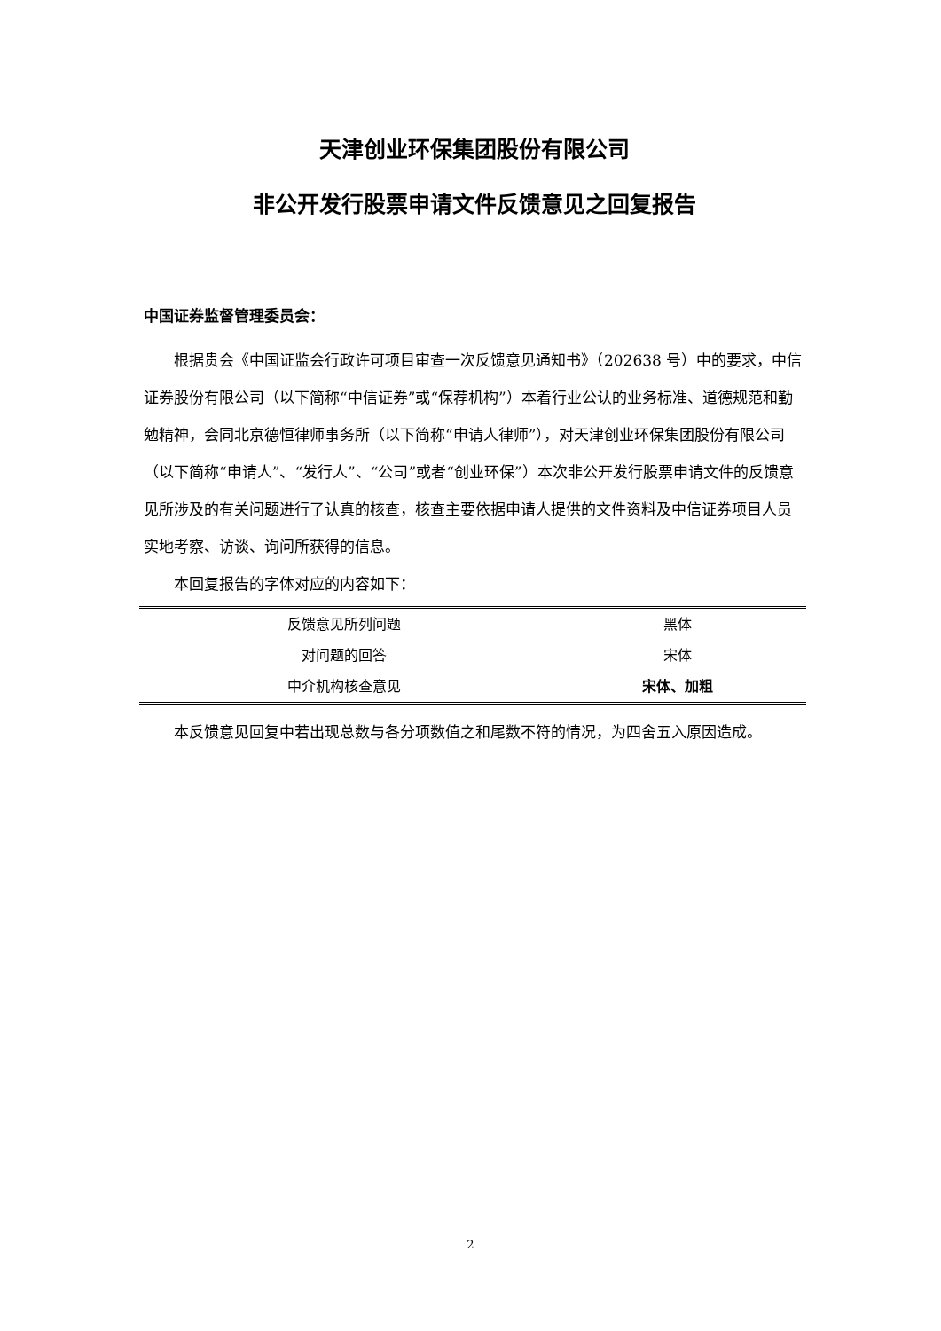天津创业环保集团股份有限公司
非公开发行股票申请文件反馈意见之回复报告
中国证券监督管理委员会：
根据贵会《中国证监会行政许可项目审查一次反馈意见通知书》（202638 号）中的要求，中信证券股份有限公司（以下简称“中信证券”或“保荐机构”）本着行业公认的业务标准、道德规范和勤勉精神，会同北京德恒律师事务所（以下简称“申请人律师”），对天津创业环保集团股份有限公司（以下简称“申请人”、“发行人”、“公司”或者“创业环保”）本次非公开发行股票申请文件的反馈意见所涉及的有关问题进行了认真的核查，核查主要依据申请人提供的文件资料及中信证券项目人员实地考察、访谈、询问所获得的信息。
本回复报告的字体对应的内容如下：
| 反馈意见所列问题 | 黑体 |
| 对问题的回答 | 宋体 |
| 中介机构核查意见 | 宋体、加粗 |
本反馈意见回复中若出现总数与各分项数值之和尾数不符的情况，为四舍五入原因造成。
2